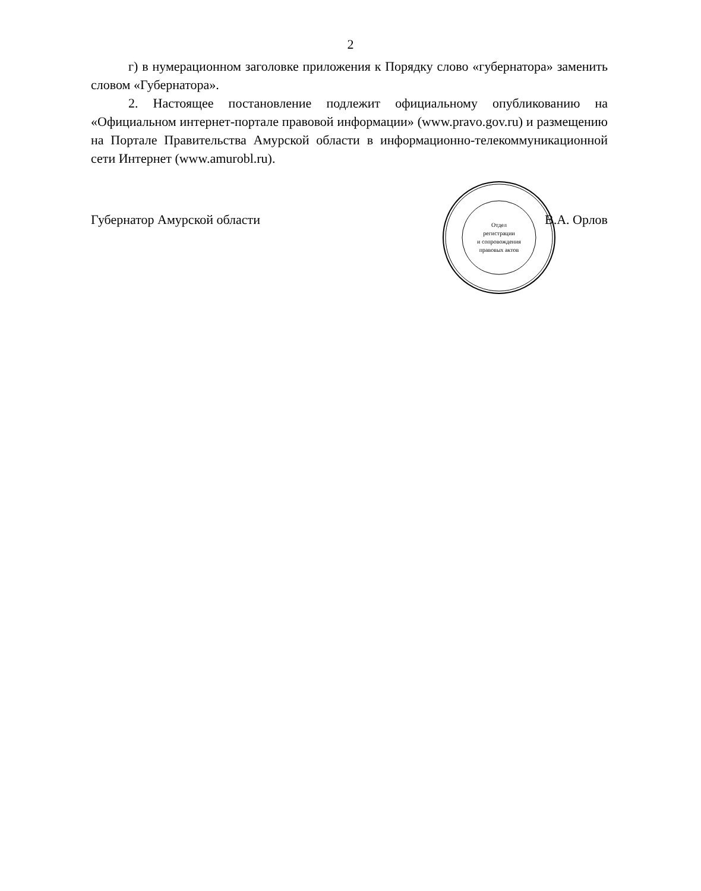2
г) в нумерационном заголовке приложения к Порядку слово «губернатора» заменить словом «Губернатора».
2. Настоящее постановление подлежит официальному опубликованию на «Официальном интернет-портале правовой информации» (www.pravo.gov.ru) и размещению на Портале Правительства Амурской области в информационно-телекоммуникационной сети Интернет (www.amurobl.ru).
Отдел
регистрации
и сопровождения
правовых актов
Губернатор Амурской области В.А. Орлов